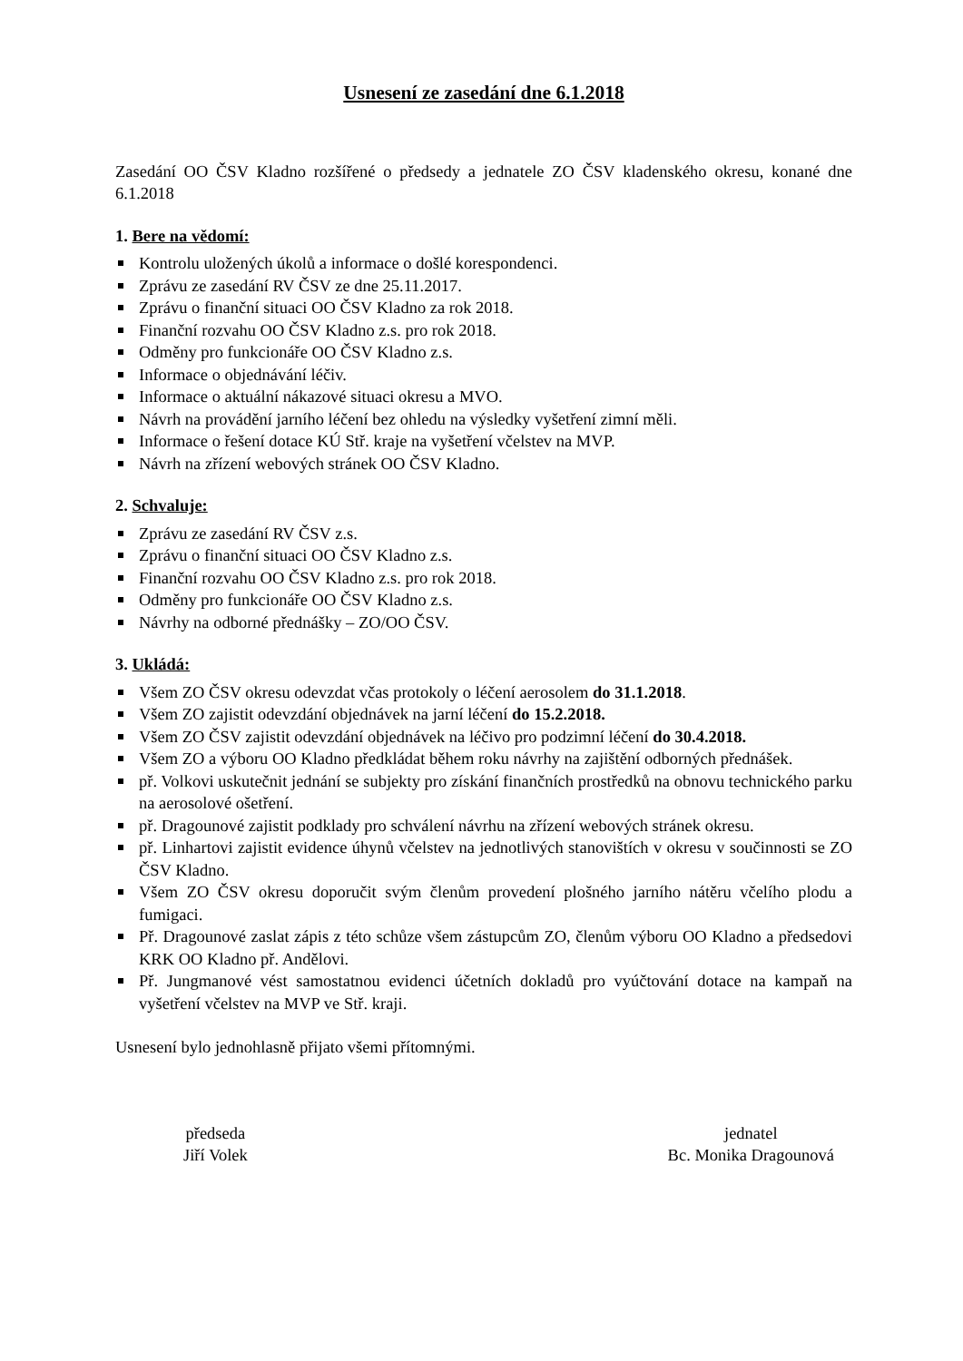Usnesení ze zasedání dne 6.1.2018
Zasedání OO ČSV Kladno rozšířené o předsedy a jednatele ZO ČSV kladenského okresu, konané dne 6.1.2018
1. Bere na vědomí:
Kontrolu uložených úkolů a informace o došlé korespondenci.
Zprávu ze zasedání RV ČSV ze dne 25.11.2017.
Zprávu o finanční situaci OO ČSV Kladno za rok 2018.
Finanční rozvahu OO ČSV Kladno z.s. pro rok 2018.
Odměny pro funkcionáře OO ČSV Kladno z.s.
Informace o objednávání léčiv.
Informace o aktuální nákazové situaci okresu a MVO.
Návrh na provádění jarního léčení bez ohledu na výsledky vyšetření zimní měli.
Informace o řešení dotace KÚ Stř. kraje na vyšetření včelstev na MVP.
Návrh na zřízení webových stránek OO ČSV Kladno.
2. Schvaluje:
Zprávu ze zasedání RV ČSV z.s.
Zprávu o finanční situaci OO ČSV Kladno z.s.
Finanční rozvahu OO ČSV Kladno z.s. pro rok 2018.
Odměny pro funkcionáře OO ČSV Kladno z.s.
Návrhy na odborné přednášky – ZO/OO ČSV.
3. Ukládá:
Všem ZO ČSV okresu odevzdat včas protokoly o léčení aerosolem do 31.1.2018.
Všem ZO zajistit odevzdání objednávek na jarní léčení do 15.2.2018.
Všem ZO ČSV zajistit odevzdání objednávek na léčivo pro podzimní léčení do 30.4.2018.
Všem ZO a výboru OO Kladno předkládat během roku návrhy na zajištění odborných přednášek.
př. Volkovi uskutečnit jednání se subjekty pro získání finančních prostředků na obnovu technického parku na aerosolové ošetření.
př. Dragounové zajistit podklady pro schválení návrhu na zřízení webových stránek okresu.
př. Linhartovi zajistit evidence úhynů včelstev na jednotlivých stanovištích v okresu v součinnosti se ZO ČSV Kladno.
Všem ZO ČSV okresu doporučit svým členům provedení plošného jarního nátěru včelího plodu a fumigaci.
Př. Dragounové zaslat zápis z této schůze všem zástupcům ZO, členům výboru OO Kladno a předsedovi KRK OO Kladno př. Andělovi.
Př. Jungmanové vést samostatnou evidenci účetních dokladů pro vyúčtování dotace na kampaň na vyšetření včelstev na MVP ve Stř. kraji.
Usnesení bylo jednohlasně přijato všemi přítomnými.
předseda
Jiří Volek
jednatel
Bc. Monika Dragounová